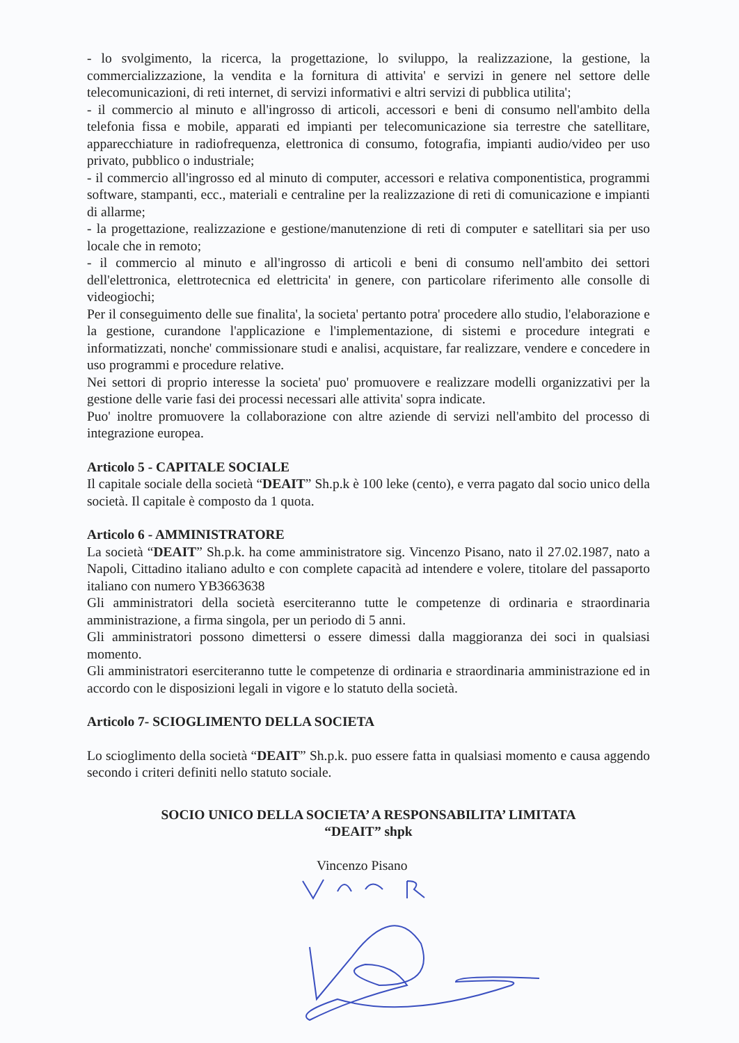- lo svolgimento, la ricerca, la progettazione, lo sviluppo, la realizzazione, la gestione, la commercializzazione, la vendita e la fornitura di attivita' e servizi in genere nel settore delle telecomunicazioni, di reti internet, di servizi informativi e altri servizi di pubblica utilita';
- il commercio al minuto e all'ingrosso di articoli, accessori e beni di consumo nell'ambito della telefonia fissa e mobile, apparati ed impianti per telecomunicazione sia terrestre che satellitare, apparecchiature in radiofrequenza, elettronica di consumo, fotografia, impianti audio/video per uso privato, pubblico o industriale;
- il commercio all'ingrosso ed al minuto di computer, accessori e relativa componentistica, programmi software, stampanti, ecc., materiali e centraline per la realizzazione di reti di comunicazione e impianti di allarme;
- la progettazione, realizzazione e gestione/manutenzione di reti di computer e satellitari sia per uso locale che in remoto;
- il commercio al minuto e all'ingrosso di articoli e beni di consumo nell'ambito dei settori dell'elettronica, elettrotecnica ed elettricita' in genere, con particolare riferimento alle consolle di videogiochi;
Per il conseguimento delle sue finalita', la societa' pertanto potra' procedere allo studio, l'elaborazione e la gestione, curandone l'applicazione e l'implementazione, di sistemi e procedure integrati e informatizzati, nonche' commissionare studi e analisi, acquistare, far realizzare, vendere e concedere in uso programmi e procedure relative.
Nei settori di proprio interesse la societa' puo' promuovere e realizzare modelli organizzativi per la gestione delle varie fasi dei processi necessari alle attivita' sopra indicate.
Puo' inoltre promuovere la collaborazione con altre aziende di servizi nell'ambito del processo di integrazione europea.
Articolo 5 - CAPITALE SOCIALE
Il capitale sociale della società “DEAIT” Sh.p.k è 100 leke (cento), e verra pagato dal socio unico della società. Il capitale è composto da 1 quota.
Articolo 6 - AMMINISTRATORE
La società “DEAIT” Sh.p.k. ha come amministratore sig. Vincenzo Pisano, nato il 27.02.1987, nato a Napoli, Cittadino italiano adulto e con complete capacità ad intendere e volere, titolare del passaporto italiano con numero YB3663638
Gli amministratori della società eserciteranno tutte le competenze di ordinaria e straordinaria amministrazione, a firma singola, per un periodo di 5 anni.
Gli amministratori possono dimettersi o essere dimessi dalla maggioranza dei soci in qualsiasi momento.
Gli amministratori eserciteranno tutte le competenze di ordinaria e straordinaria amministrazione ed in accordo con le disposizioni legali in vigore e lo statuto della società.
Articolo 7- SCIOGLIMENTO DELLA SOCIETA
Lo scioglimento della società “DEAIT” Sh.p.k. puo essere fatta in qualsiasi momento e causa aggendo secondo i criteri definiti nello statuto sociale.
SOCIO UNICO DELLA SOCIETA’ A RESPONSABILITA’ LIMITATA
“DEAIT” shpk
Vincenzo Pisano